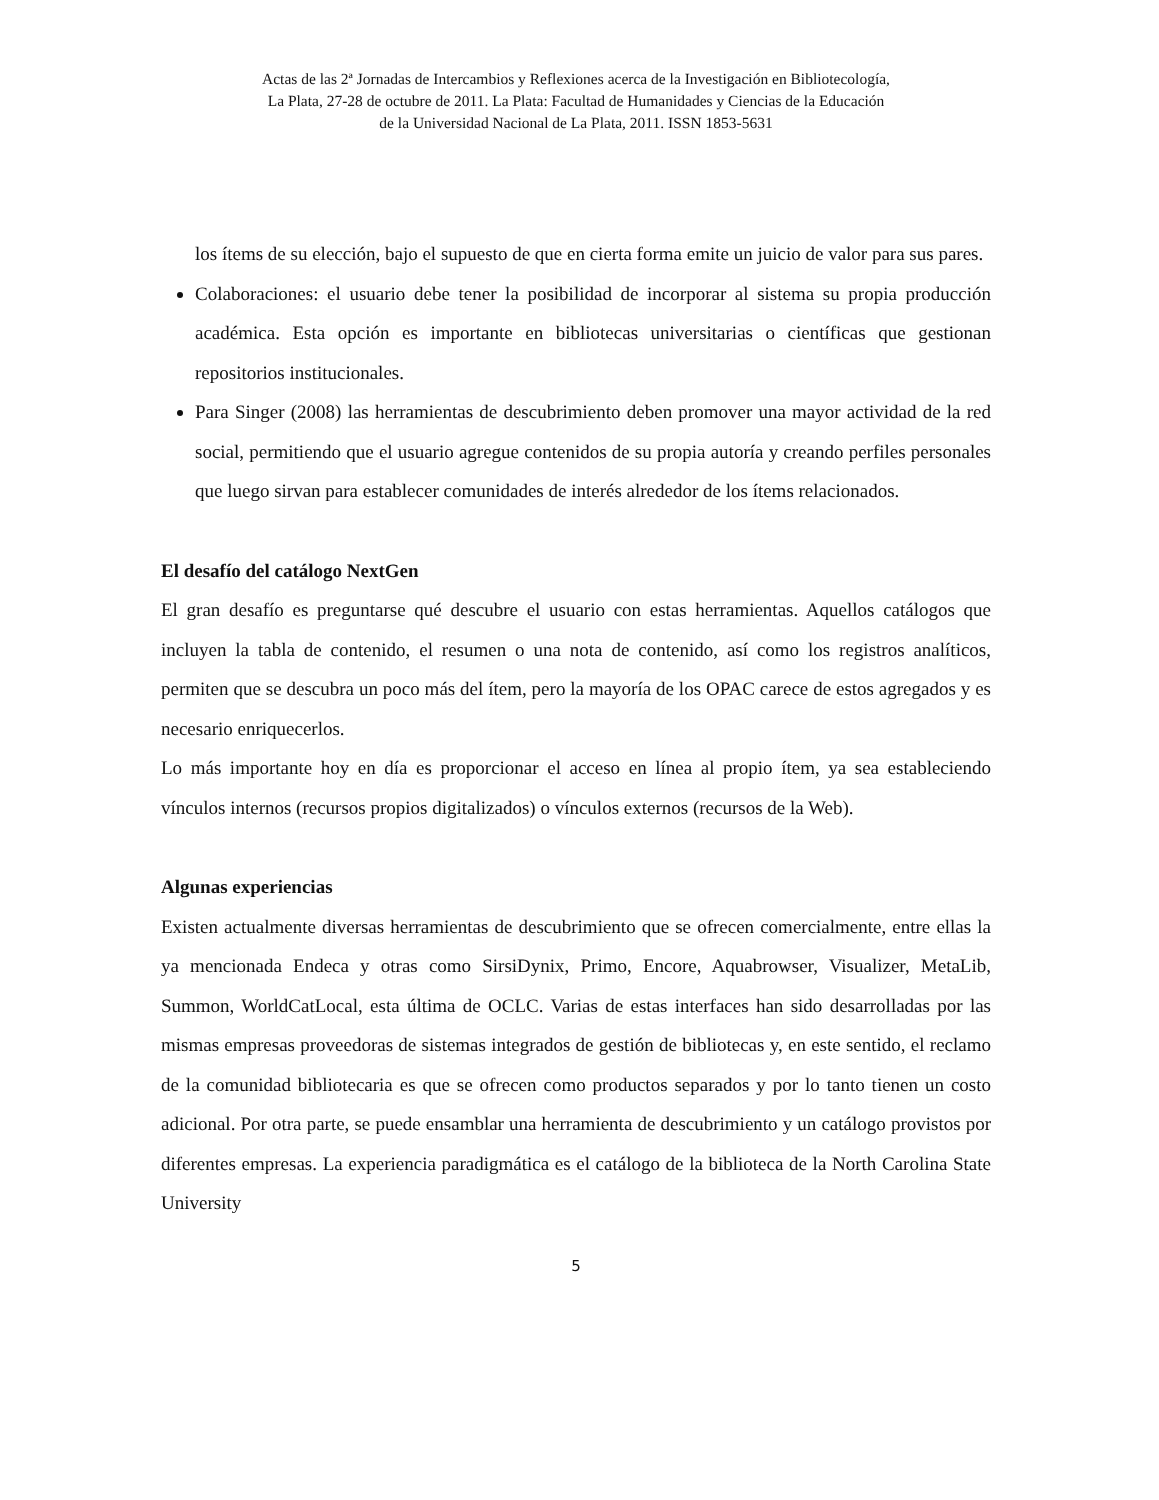Actas de las 2ª Jornadas de Intercambios y Reflexiones acerca de la Investigación en Bibliotecología,
La Plata, 27-28 de octubre de 2011. La Plata: Facultad de Humanidades y Ciencias de la Educación
de la Universidad Nacional de La Plata, 2011. ISSN 1853-5631
los ítems de su elección, bajo el supuesto de que en cierta forma emite un juicio de valor para sus pares.
Colaboraciones: el usuario debe tener la posibilidad de incorporar al sistema su propia producción académica. Esta opción es importante en bibliotecas universitarias o científicas que gestionan repositorios institucionales.
Para Singer (2008) las herramientas de descubrimiento deben promover una mayor actividad de la red social, permitiendo que el usuario agregue contenidos de su propia autoría y creando perfiles personales que luego sirvan para establecer comunidades de interés alrededor de los ítems relacionados.
El desafío del catálogo NextGen
El gran desafío es preguntarse qué descubre el usuario con estas herramientas. Aquellos catálogos que incluyen la tabla de contenido, el resumen o una nota de contenido, así como los registros analíticos, permiten que se descubra un poco más del ítem, pero la mayoría de los OPAC carece de estos agregados y es necesario enriquecerlos.
Lo más importante hoy en día es proporcionar el acceso en línea al propio ítem, ya sea estableciendo vínculos internos (recursos propios digitalizados) o vínculos externos (recursos de la Web).
Algunas experiencias
Existen actualmente diversas herramientas de descubrimiento que se ofrecen comercialmente, entre ellas la ya mencionada Endeca y otras como SirsiDynix, Primo, Encore, Aquabrowser, Visualizer, MetaLib, Summon, WorldCatLocal, esta última de OCLC. Varias de estas interfaces han sido desarrolladas por las mismas empresas proveedoras de sistemas integrados de gestión de bibliotecas y, en este sentido, el reclamo de la comunidad bibliotecaria es que se ofrecen como productos separados y por lo tanto tienen un costo adicional. Por otra parte, se puede ensamblar una herramienta de descubrimiento y un catálogo provistos por diferentes empresas. La experiencia paradigmática es el catálogo de la biblioteca de la North Carolina State University
5